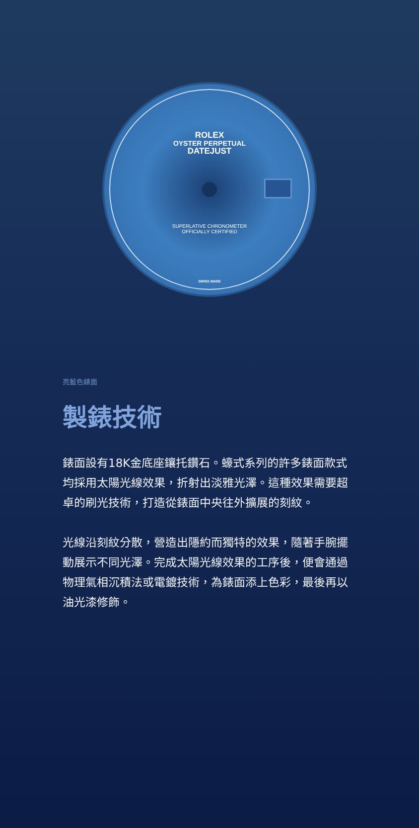ROLEX
OYSTER PERPETUAL
DATEJUST
SUPERLATIVE CHRONOMETER
OFFICIALLY CERTIFIED
SWISS MADE
亮藍色錶面
製錶技術
錶面設有18K金底座鑲托鑽石。蠔式系列的許多錶面款式均採用太陽光線效果，折射出淡雅光澤。這種效果需要超卓的刷光技術，打造從錶面中央往外擴展的刻紋。
光線沿刻紋分散，營造出隱約而獨特的效果，隨著手腕擺動展示不同光澤。完成太陽光線效果的工序後，便會通過物理氣相沉積法或電鍍技術，為錶面添上色彩，最後再以油光漆修飾。